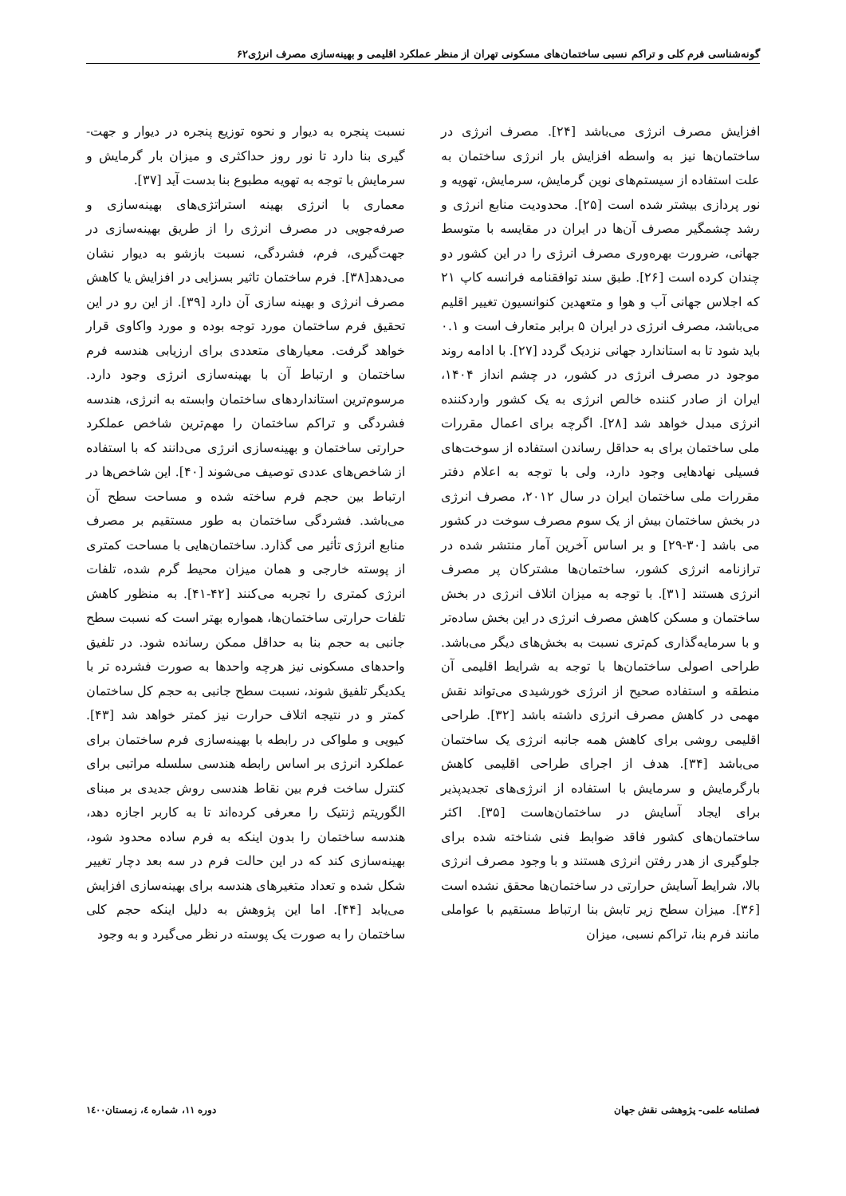گونه‌شناسی فرم کلی و تراکم نسبی ساختمان‌های مسکونی تهران از منظر عملکرد اقلیمی و بهینه‌سازی مصرف انرژی۶۲
افزایش مصرف انرژی می‌باشد [۲۴]. مصرف انرژی در ساختمان‌ها نیز به واسطه افزایش بار انرژی ساختمان به علت استفاده از سیستم‌های نوین گرمایش، سرمایش، تهویه و نور پردازی بیشتر شده است [۲۵]. محدودیت منابع انرژی و رشد چشمگیر مصرف آن‌ها در ایران در مقایسه با متوسط جهانی، ضرورت بهره‌وری مصرف انرژی را در این کشور دو چندان کرده است [۲۶]. طبق سند توافقنامه فرانسه کاپ ۲۱ که اجلاس جهانی آب و هوا و متعهدین کنوانسیون تغییر اقلیم می‌باشد، مصرف انرژی در ایران ۵ برابر متعارف است و ۰.۱ باید شود تا به استاندارد جهانی نزدیک گردد [۲۷]. با ادامه روند موجود در مصرف انرژی در کشور، در چشم انداز ۱۴۰۴، ایران از صادر کننده خالص انرژی به یک کشور واردکننده انرژی مبدل خواهد شد [۲۸]. اگرچه برای اعمال مقررات ملی ساختمان برای به حداقل رساندن استفاده از سوخت‌های فسیلی نهادهایی وجود دارد، ولی با توجه به اعلام دفتر مقررات ملی ساختمان ایران در سال ۲۰۱۲، مصرف انرژی در بخش ساختمان بیش از یک سوم مصرف سوخت در کشور می باشد [۳۰-۲۹] و بر اساس آخرین آمار منتشر شده در ترازنامه انرژی کشور، ساختمان‌ها مشترکان پر مصرف انرژی هستند [۳۱]. با توجه به میزان اتلاف انرژی در بخش ساختمان و مسکن کاهش مصرف انرژی در این بخش ساده‌تر و با سرمایه‌گذاری کم‌تری نسبت به بخش‌های دیگر می‌باشد. طراحی اصولی ساختمان‌ها با توجه به شرایط اقلیمی آن منطقه و استفاده صحیح از انرژی خورشیدی می‌تواند نقش مهمی در کاهش مصرف انرژی داشته باشد [۳۲]. طراحی اقلیمی روشی برای کاهش همه جانبه انرژی یک ساختمان می‌باشد [۳۴]. هدف از اجرای طراحی اقلیمی کاهش بارگرمایش و سرمایش با استفاده از انرژی‌های تجدیدپذیر برای ایجاد آسایش در ساختمان‌هاست [۳۵]. اکثر ساختمان‌های کشور فاقد ضوابط فنی شناخته شده برای جلوگیری از هدر رفتن انرژی هستند و با وجود مصرف انرژی بالا، شرایط آسایش حرارتی در ساختمان‌ها محقق نشده است [۳۶]. میزان سطح زیر تابش بنا ارتباط مستقیم با عواملی مانند فرم بنا، تراکم نسبی، میزان
نسبت پنجره به دیوار و نحوه توزیع پنجره در دیوار و جهت-گیری بنا دارد تا نور روز حداکثری و میزان بار گرمایش و سرمایش با توجه به تهویه مطبوع بنا بدست آید [۳۷].
معماری با انرژی بهینه استراتژی‌های بهینه‌سازی و صرفه‌جویی در مصرف انرژی را از طریق بهینه‌سازی در جهت‌گیری، فرم، فشردگی، نسبت بازشو به دیوار نشان می‌دهد[۳۸]. فرم ساختمان تاثیر بسزایی در افزایش یا کاهش مصرف انرژی و بهینه سازی آن دارد [۳۹]. از این رو در این تحقیق فرم ساختمان مورد توجه بوده و مورد واکاوی قرار خواهد گرفت. معیارهای متعددی برای ارزیابی هندسه فرم ساختمان و ارتباط آن با بهینه‌سازی انرژی وجود دارد. مرسوم‌ترین استانداردهای ساختمان وابسته به انرژی، هندسه فشردگی و تراکم ساختمان را مهم‌ترین شاخص عملکرد حرارتی ساختمان و بهینه‌سازی انرژی می‌دانند که با استفاده از شاخص‌های عددی توصیف می‌شوند [۴۰]. این شاخص‌ها در ارتباط بین حجم فرم ساخته شده و مساحت سطح آن می‌باشد. فشردگی ساختمان به طور مستقیم بر مصرف منابع انرژی تأثیر می گذارد. ساختمان‌هایی با مساحت کمتری از پوسته خارجی و همان میزان محیط گرم شده، تلفات انرژی کمتری را تجربه می‌کنند [۴۲-۴۱]. به منظور کاهش تلفات حرارتی ساختمان‌ها، همواره بهتر است که نسبت سطح جانبی به حجم بنا به حداقل ممکن رسانده شود. در تلفیق واحدهای مسکونی نیز هرچه واحدها به صورت فشرده تر با یکدیگر تلفیق شوند، نسبت سطح جانبی به حجم کل ساختمان کمتر و در نتیجه اتلاف حرارت نیز کمتر خواهد شد [۴۳]. کیویی و ملواکی در رابطه با بهینه‌سازی فرم ساختمان برای عملکرد انرژی بر اساس رابطه هندسی سلسله مراتبی برای کنترل ساخت فرم بین نقاط هندسی روش جدیدی بر مبنای الگوریتم ژنتیک را معرفی کرده‌اند تا به کاربر اجازه دهد، هندسه ساختمان را بدون اینکه به فرم ساده محدود شود، بهینه‌سازی کند که در این حالت فرم در سه بعد دچار تغییر شکل شده و تعداد متغیرهای هندسه برای بهینه‌سازی افزایش می‌یابد [۴۴]. اما این پژوهش به دلیل اینکه حجم کلی ساختمان را به صورت یک پوسته در نظر می‌گیرد و به وجود
فصلنامه علمی- پژوهشی نقش جهان دوره ۱۱، شماره ٤، زمستان۱٤۰۰